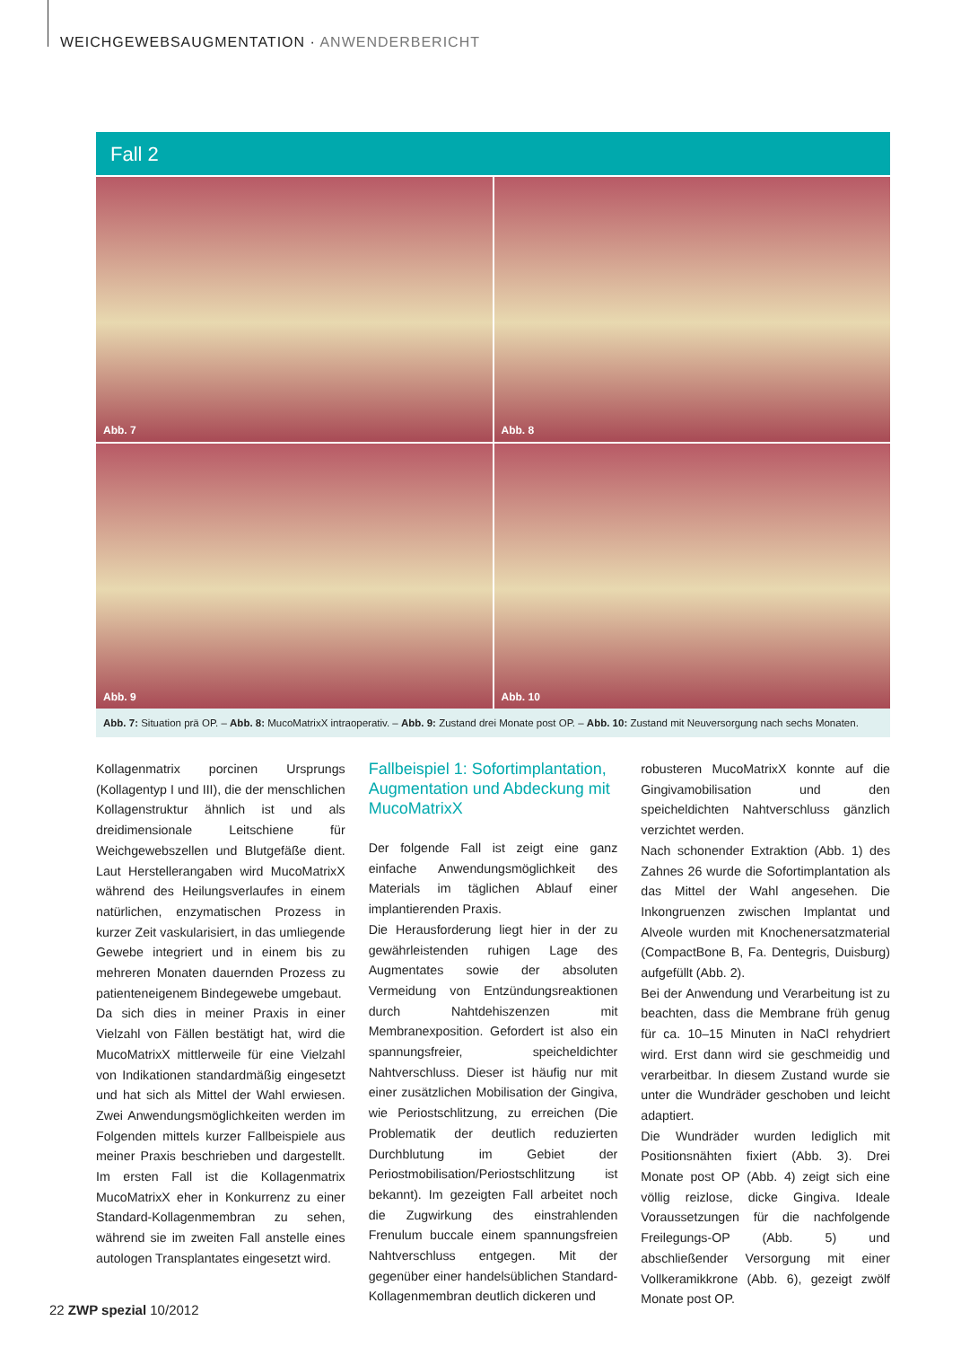WEICHGEWEBSAUGMENTATION · ANWENDERBERICHT
Fall 2
Abb. 7
Abb. 8
Abb. 9
Abb. 10
Abb. 7: Situation prä OP. – Abb. 8: MucoMatrixX intraoperativ. – Abb. 9: Zustand drei Monate post OP. – Abb. 10: Zustand mit Neuversorgung nach sechs Monaten.
Kollagenmatrix porcinen Ursprungs (Kollagentyp I und III), die der menschlichen Kollagenstruktur ähnlich ist und als dreidimensionale Leitschiene für Weichgewebszellen und Blutgefäße dient. Laut Herstellerangaben wird MucoMatrixX während des Heilungsverlaufes in einem natürlichen, enzymatischen Prozess in kurzer Zeit vaskularisiert, in das umliegende Gewebe integriert und in einem bis zu mehreren Monaten dauernden Prozess zu patienteneigenem Bindegewebe umgebaut.
Da sich dies in meiner Praxis in einer Vielzahl von Fällen bestätigt hat, wird die MucoMatrixX mittlerweile für eine Vielzahl von Indikationen standardmäßig eingesetzt und hat sich als Mittel der Wahl erwiesen. Zwei Anwendungsmöglichkeiten werden im Folgenden mittels kurzer Fallbeispiele aus meiner Praxis beschrieben und dargestellt. Im ersten Fall ist die Kollagenmatrix MucoMatrixX eher in Konkurrenz zu einer Standard-Kollagenmembran zu sehen, während sie im zweiten Fall anstelle eines autologen Transplantates eingesetzt wird.
Fallbeispiel 1: Sofortimplantation, Augmentation und Abdeckung mit MucoMatrixX
Der folgende Fall ist zeigt eine ganz einfache Anwendungsmöglichkeit des Materials im täglichen Ablauf einer implantierenden Praxis.
Die Herausforderung liegt hier in der zu gewährleistenden ruhigen Lage des Augmentates sowie der absoluten Vermeidung von Entzündungsreaktionen durch Nahtdehiszenzen mit Membranexposition. Gefordert ist also ein spannungsfreier, speicheldichter Nahtverschluss. Dieser ist häufig nur mit einer zusätzlichen Mobilisation der Gingiva, wie Periostschlitzung, zu erreichen (Die Problematik der deutlich reduzierten Durchblutung im Gebiet der Periostmobilisation/Periostschlitzung ist bekannt). Im gezeigten Fall arbeitet noch die Zugwirkung des einstrahlenden Frenulum buccale einem spannungsfreien Nahtverschluss entgegen. Mit der gegenüber einer handelsüblichen Standard-Kollagenmembran deutlich dickeren und
robusteren MucoMatrixX konnte auf die Gingivamobilisation und den speicheldichten Nahtverschluss gänzlich verzichtet werden.
Nach schonender Extraktion (Abb. 1) des Zahnes 26 wurde die Sofortimplantation als das Mittel der Wahl angesehen. Die Inkongruenzen zwischen Implantat und Alveole wurden mit Knochenersatzmaterial (CompactBone B, Fa. Dentegris, Duisburg) aufgefüllt (Abb. 2).
Bei der Anwendung und Verarbeitung ist zu beachten, dass die Membrane früh genug für ca. 10–15 Minuten in NaCl rehydriert wird. Erst dann wird sie geschmeidig und verarbeitbar. In diesem Zustand wurde sie unter die Wundräder geschoben und leicht adaptiert.
Die Wundräder wurden lediglich mit Positionsnähten fixiert (Abb. 3). Drei Monate post OP (Abb. 4) zeigt sich eine völlig reizlose, dicke Gingiva. Ideale Voraussetzungen für die nachfolgende Freilegungs-OP (Abb. 5) und abschließender Versorgung mit einer Vollkeramikkrone (Abb. 6), gezeigt zwölf Monate post OP.
22 ZWP spezial 10/2012